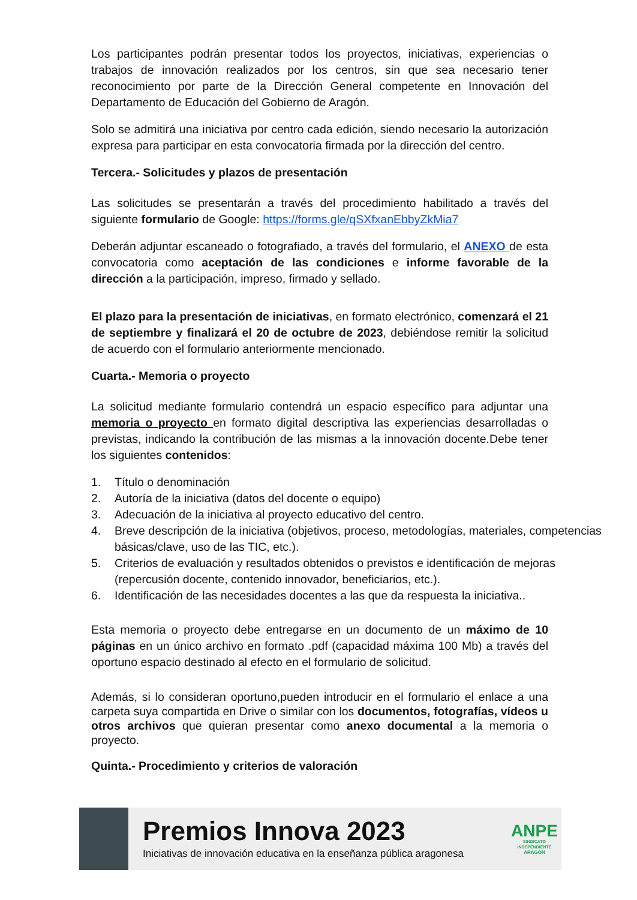Los participantes podrán presentar todos los proyectos, iniciativas, experiencias o trabajos de innovación realizados por los centros, sin que sea necesario tener reconocimiento por parte de la Dirección General competente en Innovación del Departamento de Educación del Gobierno de Aragón.
Solo se admitirá una iniciativa por centro cada edición, siendo necesario la autorización expresa para participar en esta convocatoria firmada por la dirección del centro.
Tercera.- Solicitudes y plazos de presentación
Las solicitudes se presentarán a través del procedimiento habilitado a través del siguiente formulario de Google: https://forms.gle/qSXfxanEbbyZkMia7
Deberán adjuntar escaneado o fotografiado, a través del formulario, el ANEXO de esta convocatoria como aceptación de las condiciones e informe favorable de la dirección a la participación, impreso, firmado y sellado.
El plazo para la presentación de iniciativas, en formato electrónico, comenzará el 21 de septiembre y finalizará el 20 de octubre de 2023, debiéndose remitir la solicitud de acuerdo con el formulario anteriormente mencionado.
Cuarta.- Memoria o proyecto
La solicitud mediante formulario contendrá un espacio específico para adjuntar una memoria o proyecto en formato digital descriptiva las experiencias desarrolladas o previstas, indicando la contribución de las mismas a la innovación docente.Debe tener los siguientes contenidos:
1. Título o denominación
2. Autoría de la iniciativa (datos del docente o equipo)
3. Adecuación de la iniciativa al proyecto educativo del centro.
4. Breve descripción de la iniciativa (objetivos, proceso, metodologías, materiales, competencias básicas/clave, uso de las TIC, etc.).
5. Criterios de evaluación y resultados obtenidos o previstos e identificación de mejoras (repercusión docente, contenido innovador, beneficiarios, etc.).
6. Identificación de las necesidades docentes a las que da respuesta la iniciativa..
Esta memoria o proyecto debe entregarse en un documento de un máximo de 10 páginas en un único archivo en formato .pdf (capacidad máxima 100 Mb) a través del oportuno espacio destinado al efecto en el formulario de solicitud.
Además, si lo consideran oportuno,pueden introducir en el formulario el enlace a una carpeta suya compartida en Drive o similar con los documentos, fotografías, vídeos u otros archivos que quieran presentar como anexo documental a la memoria o proyecto.
Quinta.- Procedimiento y criterios de valoración
Premios Innova 2023
Iniciativas de innovación educativa en la enseñanza pública aragonesa
ANPE
SINDICATO INDEPENDIENTE
ARAGÓN